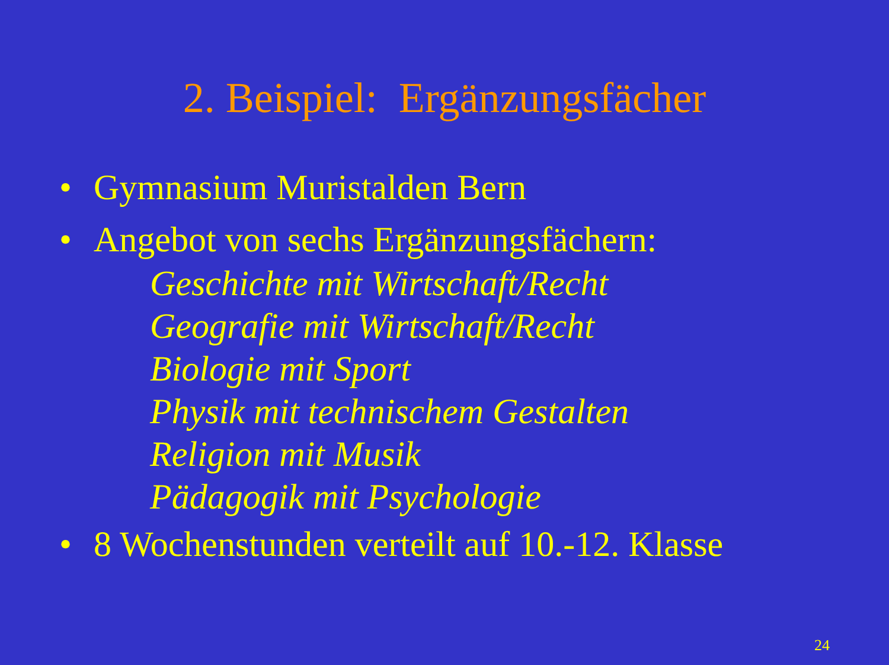2. Beispiel: Ergänzungsfächer
• Gymnasium Muristalden Bern
• Angebot von sechs Ergänzungsfächern:
Geschichte mit Wirtschaft/Recht
Geografie mit Wirtschaft/Recht
Biologie mit Sport
Physik mit technischem Gestalten
Religion mit Musik
Pädagogik mit Psychologie
• 8 Wochenstunden verteilt auf 10.-12. Klasse
24